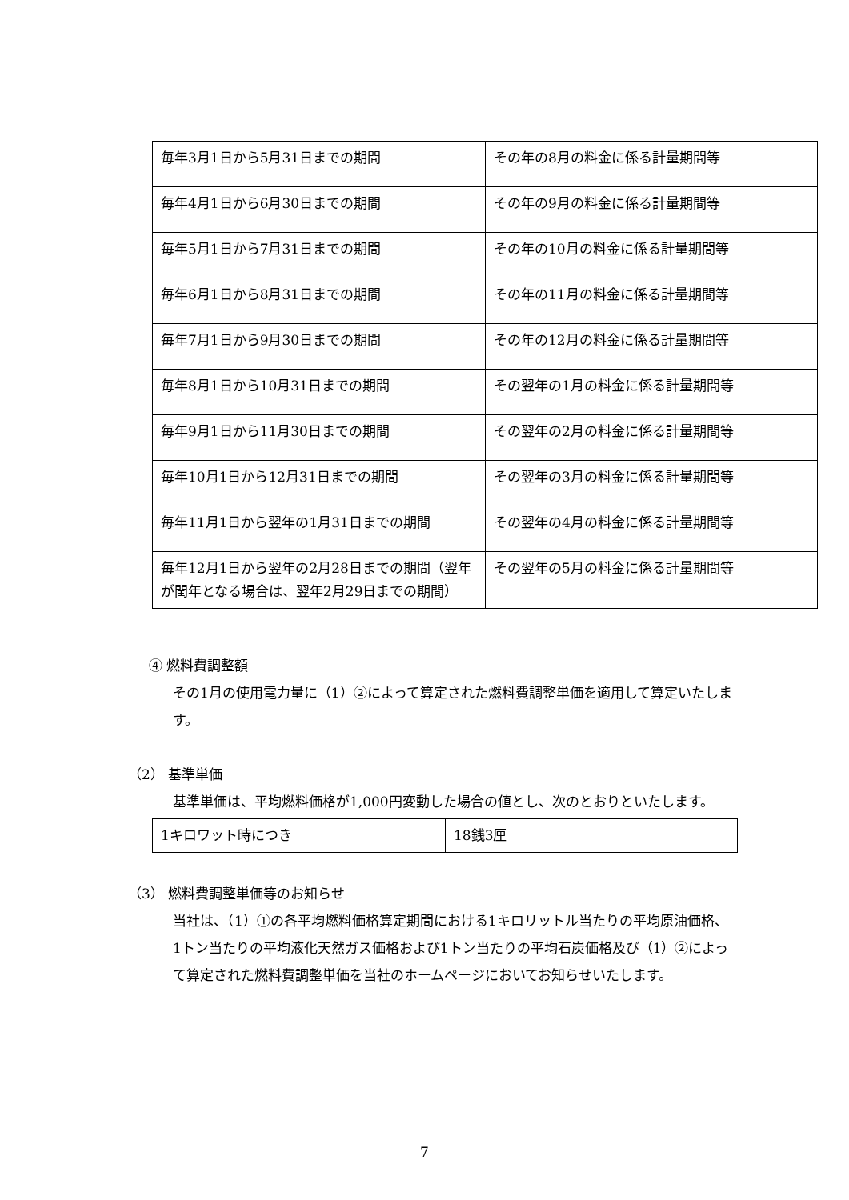| 毎年3月1日から5月31日までの期間 | その年の8月の料金に係る計量期間等 |
| 毎年4月1日から6月30日までの期間 | その年の9月の料金に係る計量期間等 |
| 毎年5月1日から7月31日までの期間 | その年の10月の料金に係る計量期間等 |
| 毎年6月1日から8月31日までの期間 | その年の11月の料金に係る計量期間等 |
| 毎年7月1日から9月30日までの期間 | その年の12月の料金に係る計量期間等 |
| 毎年8月1日から10月31日までの期間 | その翌年の1月の料金に係る計量期間等 |
| 毎年9月1日から11月30日までの期間 | その翌年の2月の料金に係る計量期間等 |
| 毎年10月1日から12月31日までの期間 | その翌年の3月の料金に係る計量期間等 |
| 毎年11月1日から翌年の1月31日までの期間 | その翌年の4月の料金に係る計量期間等 |
| 毎年12月1日から翌年の2月28日までの期間（翌年が閏年となる場合は、翌年2月29日までの期間） | その翌年の5月の料金に係る計量期間等 |
④ 燃料費調整額
その1月の使用電力量に（1）②によって算定された燃料費調整単価を適用して算定いたします。
（2） 基準単価
基準単価は、平均燃料価格が1,000円変動した場合の値とし、次のとおりといたします。
| 1キロワット時につき | 18銭3厘 |
（3） 燃料費調整単価等のお知らせ
当社は、（1）①の各平均燃料価格算定期間における1キロリットル当たりの平均原油価格、1トン当たりの平均液化天然ガス価格および1トン当たりの平均石炭価格及び（1）②によって算定された燃料費調整単価を当社のホームページにおいてお知らせいたします。
7